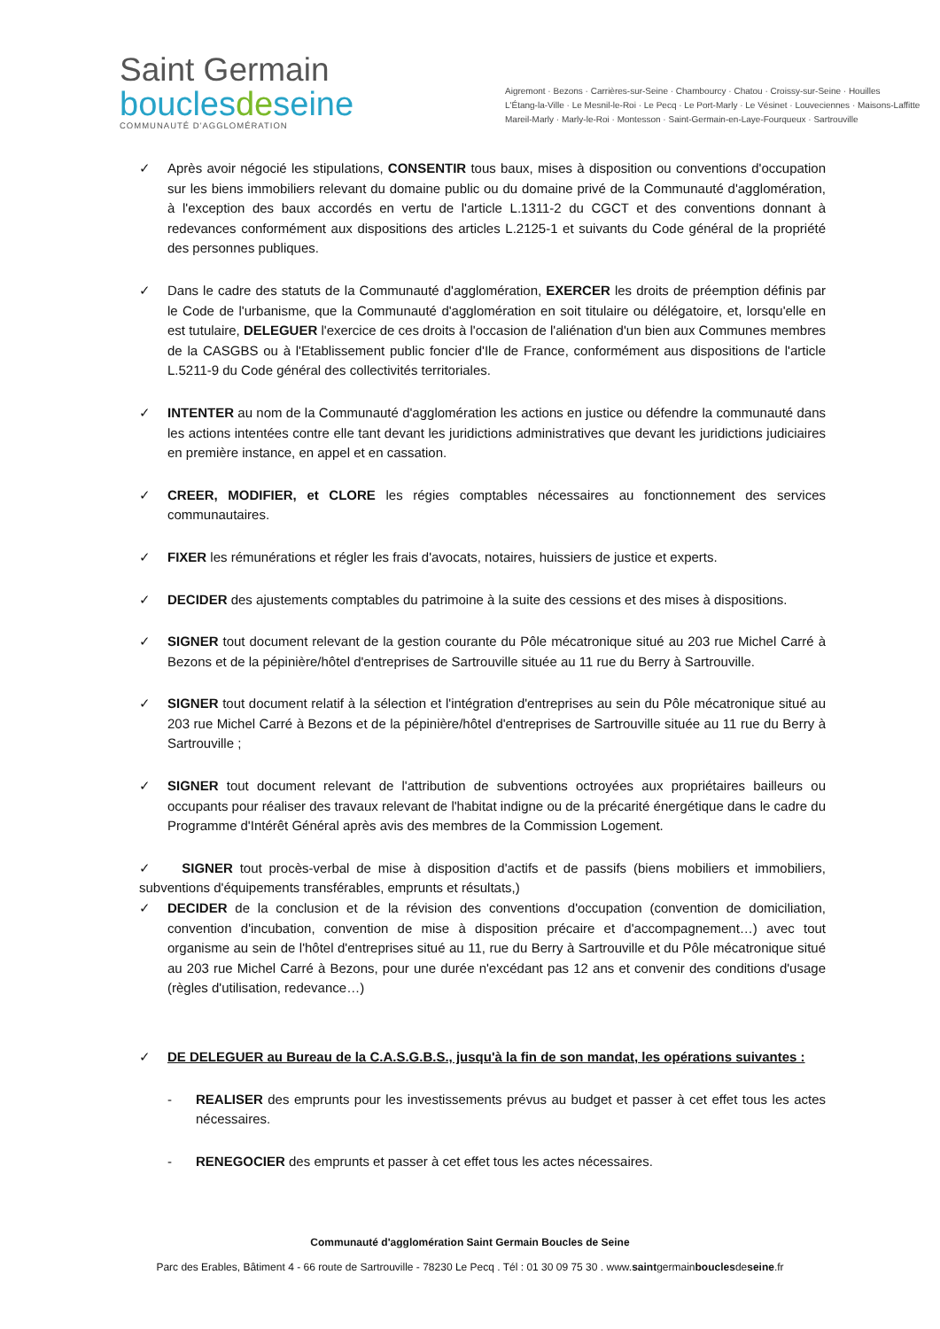Saint Germain
bouclesdeseine
COMMUNAUTÉ D'AGGLOMÉRATION
Aigremont · Bezons · Carrières-sur-Seine · Chambourcy · Chatou · Croissy-sur-Seine · Houilles
L'Étang-la-Ville · Le Mesnil-le-Roi · Le Pecq · Le Port-Marly · Le Vésinet · Louveciennes · Maisons-Laffitte
Mareil-Marly · Marly-le-Roi · Montesson · Saint-Germain-en-Laye-Fourqueux · Sartrouville
✓ Après avoir négocié les stipulations, CONSENTIR tous baux, mises à disposition ou conventions d'occupation sur les biens immobiliers relevant du domaine public ou du domaine privé de la Communauté d'agglomération, à l'exception des baux accordés en vertu de l'article L.1311-2 du CGCT et des conventions donnant à redevances conformément aux dispositions des articles L.2125-1 et suivants du Code général de la propriété des personnes publiques.
✓ Dans le cadre des statuts de la Communauté d'agglomération, EXERCER les droits de préemption définis par le Code de l'urbanisme, que la Communauté d'agglomération en soit titulaire ou délégatoire, et, lorsqu'elle en est tutulaire, DELEGUER l'exercice de ces droits à l'occasion de l'aliénation d'un bien aux Communes membres de la CASGBS ou à l'Etablissement public foncier d'Ile de France, conformément aus dispositions de l'article L.5211-9 du Code général des collectivités territoriales.
✓ INTENTER au nom de la Communauté d'agglomération les actions en justice ou défendre la communauté dans les actions intentées contre elle tant devant les juridictions administratives que devant les juridictions judiciaires en première instance, en appel et en cassation.
✓ CREER, MODIFIER, et CLORE les régies comptables nécessaires au fonctionnement des services communautaires.
✓ FIXER les rémunérations et régler les frais d'avocats, notaires, huissiers de justice et experts.
✓ DECIDER des ajustements comptables du patrimoine à la suite des cessions et des mises à dispositions.
✓ SIGNER tout document relevant de la gestion courante du Pôle mécatronique situé au 203 rue Michel Carré à Bezons et de la pépinière/hôtel d'entreprises de Sartrouville située au 11 rue du Berry à Sartrouville.
✓ SIGNER tout document relatif à la sélection et l'intégration d'entreprises au sein du Pôle mécatronique situé au 203 rue Michel Carré à Bezons et de la pépinière/hôtel d'entreprises de Sartrouville située au 11 rue du Berry à Sartrouville ;
✓ SIGNER tout document relevant de l'attribution de subventions octroyées aux propriétaires bailleurs ou occupants pour réaliser des travaux relevant de l'habitat indigne ou de la précarité énergétique dans le cadre du Programme d'Intérêt Général après avis des membres de la Commission Logement.
✓ SIGNER tout procès-verbal de mise à disposition d'actifs et de passifs (biens mobiliers et immobiliers, subventions d'équipements transférables, emprunts et résultats,)
✓ DECIDER de la conclusion et de la révision des conventions d'occupation (convention de domiciliation, convention d'incubation, convention de mise à disposition précaire et d'accompagnement…) avec tout organisme au sein de l'hôtel d'entreprises situé au 11, rue du Berry à Sartrouville et du Pôle mécatronique situé au 203 rue Michel Carré à Bezons, pour une durée n'excédant pas 12 ans et convenir des conditions d'usage (règles d'utilisation, redevance…)
✓ DE DELEGUER au Bureau de la C.A.S.G.B.S., jusqu'à la fin de son mandat, les opérations suivantes :
- REALISER des emprunts pour les investissements prévus au budget et passer à cet effet tous les actes nécessaires.
- RENEGOCIER des emprunts et passer à cet effet tous les actes nécessaires.
Communauté d'agglomération Saint Germain Boucles de Seine
Parc des Erables, Bâtiment 4 - 66 route de Sartrouville - 78230 Le Pecq . Tél : 01 30 09 75 30 . www.saintgermainbouclesdeseine.fr